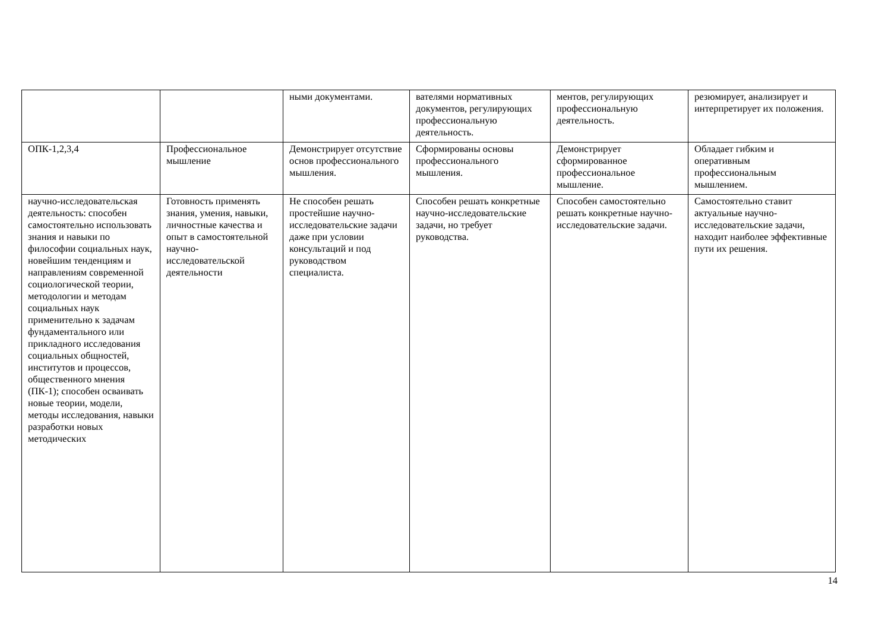| | | ными документами. | вателями нормативных документов, регулирующих профессиональную деятельность. | ментов, регулирующих профессиональную деятельность. | резюмирует, анализирует и интерпретирует их положения. |
| ОПК-1,2,3,4 | Профессиональное мышление | Демонстрирует отсутствие основ профессионального мышления. | Сформированы основы профессионального мышления. | Демонстрирует сформированное профессиональное мышление. | Обладает гибким и оперативным профессиональным мышлением. |
| научно-исследовательская деятельность: способен самостоятельно использовать знания и навыки по философии социальных наук, новейшим тенденциям и направлениям современной социологической теории, методологии и методам социальных наук применительно к задачам фундаментального или прикладного исследования социальных общностей, институтов и процессов, общественного мнения (ПК-1); способен осваивать новые теории, модели, методы исследования, навыки разработки новых методических | Готовность применять знания, умения, навыки, личностные качества и опыт в самостоятельной научно-исследовательской деятельности | Не способен решать простейшие научно-исследовательские задачи даже при условии консультаций и под руководством специалиста. | Способен решать конкретные научно-исследовательские задачи, но требует руководства. | Способен самостоятельно решать конкретные научно-исследовательские задачи. | Самостоятельно ставит актуальные научно-исследовательские задачи, находит наиболее эффективные пути их решения. |
14